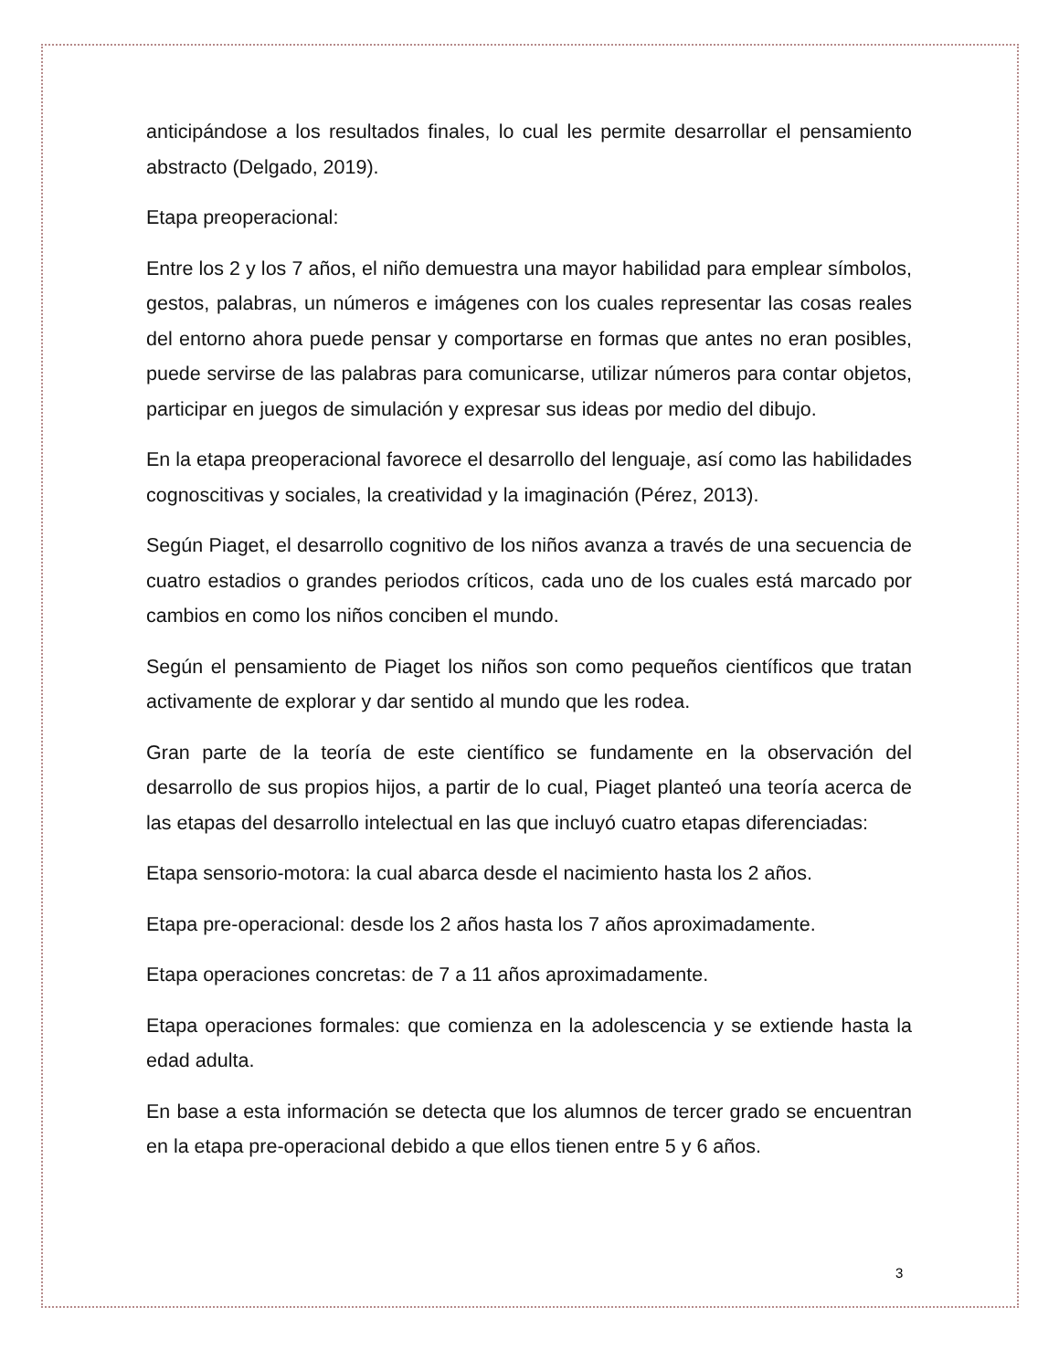anticipándose a los resultados finales, lo cual les permite desarrollar el pensamiento abstracto (Delgado, 2019).
Etapa preoperacional:
Entre los 2 y los 7 años, el niño demuestra una mayor habilidad para emplear símbolos, gestos, palabras, un números e imágenes con los cuales representar las cosas reales del entorno ahora puede pensar y comportarse en formas que antes no eran posibles, puede servirse de las palabras para comunicarse, utilizar números para contar objetos, participar en juegos de simulación y expresar sus ideas por medio del dibujo.
En la etapa preoperacional favorece el desarrollo del lenguaje, así como las habilidades cognoscitivas y sociales, la creatividad y la imaginación (Pérez, 2013).
Según Piaget, el desarrollo cognitivo de los niños avanza a través de una secuencia de cuatro estadios o grandes periodos críticos, cada uno de los cuales está marcado por cambios en como los niños conciben el mundo.
Según el pensamiento de Piaget los niños son como pequeños científicos que tratan activamente de explorar y dar sentido al mundo que les rodea.
Gran parte de la teoría de este científico se fundamente en la observación del desarrollo de sus propios hijos, a partir de lo cual, Piaget planteó una teoría acerca de las etapas del desarrollo intelectual en las que incluyó cuatro etapas diferenciadas:
Etapa sensorio-motora: la cual abarca desde el nacimiento hasta los 2 años.
Etapa pre-operacional: desde los 2 años hasta los 7 años aproximadamente.
Etapa operaciones concretas: de 7 a 11 años aproximadamente.
Etapa operaciones formales: que comienza en la adolescencia y se extiende hasta la edad adulta.
En base a esta información se detecta que los alumnos de tercer grado se encuentran en la etapa pre-operacional debido a que ellos tienen entre 5 y 6 años.
3